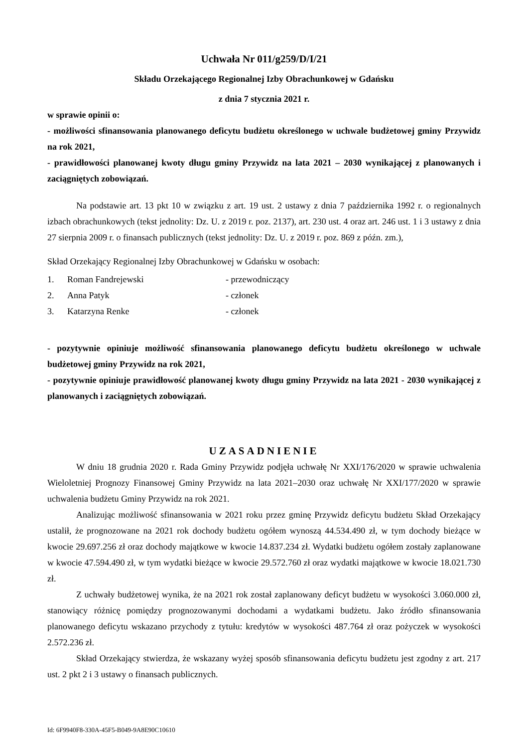Uchwała Nr 011/g259/D/I/21
Składu Orzekającego Regionalnej Izby Obrachunkowej w Gdańsku
z dnia 7 stycznia 2021 r.
w sprawie opinii o:
- możliwości sfinansowania planowanego deficytu budżetu określonego w uchwale budżetowej gminy Przywidz na rok 2021,
- prawidłowości planowanej kwoty długu gminy Przywidz na lata 2021 – 2030 wynikającej z planowanych i zaciągniętych zobowiązań.
Na podstawie art. 13 pkt 10 w związku z art. 19 ust. 2 ustawy z dnia 7 października 1992 r. o regionalnych izbach obrachunkowych (tekst jednolity: Dz. U. z 2019 r. poz. 2137), art. 230 ust. 4 oraz art. 246 ust. 1 i 3 ustawy z dnia 27 sierpnia 2009 r. o finansach publicznych (tekst jednolity: Dz. U. z 2019 r. poz. 869 z późn. zm.),
Skład Orzekający Regionalnej Izby Obrachunkowej w Gdańsku w osobach:
1. Roman Fandrejewski - przewodniczący
2. Anna Patyk - członek
3. Katarzyna Renke - członek
- pozytywnie opiniuje możliwość sfinansowania planowanego deficytu budżetu określonego w uchwale budżetowej gminy Przywidz na rok 2021,
- pozytywnie opiniuje prawidłowość planowanej kwoty długu gminy Przywidz na lata 2021 - 2030 wynikającej z planowanych i zaciągniętych zobowiązań.
UZASADNIENIE
W dniu 18 grudnia 2020 r. Rada Gminy Przywidz podjęła uchwałę Nr XXI/176/2020 w sprawie uchwalenia Wieloletniej Prognozy Finansowej Gminy Przywidz na lata 2021–2030 oraz uchwałę Nr XXI/177/2020 w sprawie uchwalenia budżetu Gminy Przywidz na rok 2021.
Analizując możliwość sfinansowania w 2021 roku przez gminę Przywidz deficytu budżetu Skład Orzekający ustalił, że prognozowane na 2021 rok dochody budżetu ogółem wynoszą 44.534.490 zł, w tym dochody bieżące w kwocie 29.697.256 zł oraz dochody majątkowe w kwocie 14.837.234 zł. Wydatki budżetu ogółem zostały zaplanowane w kwocie 47.594.490 zł, w tym wydatki bieżące w kwocie 29.572.760 zł oraz wydatki majątkowe w kwocie 18.021.730 zł.
Z uchwały budżetowej wynika, że na 2021 rok został zaplanowany deficyt budżetu w wysokości 3.060.000 zł, stanowiący różnicę pomiędzy prognozowanymi dochodami a wydatkami budżetu. Jako źródło sfinansowania planowanego deficytu wskazano przychody z tytułu: kredytów w wysokości 487.764 zł oraz pożyczek w wysokości 2.572.236 zł.
Skład Orzekający stwierdza, że wskazany wyżej sposób sfinansowania deficytu budżetu jest zgodny z art. 217 ust. 2 pkt 2 i 3 ustawy o finansach publicznych.
Id: 6F9940F8-330A-45F5-B049-9A8E90C10610